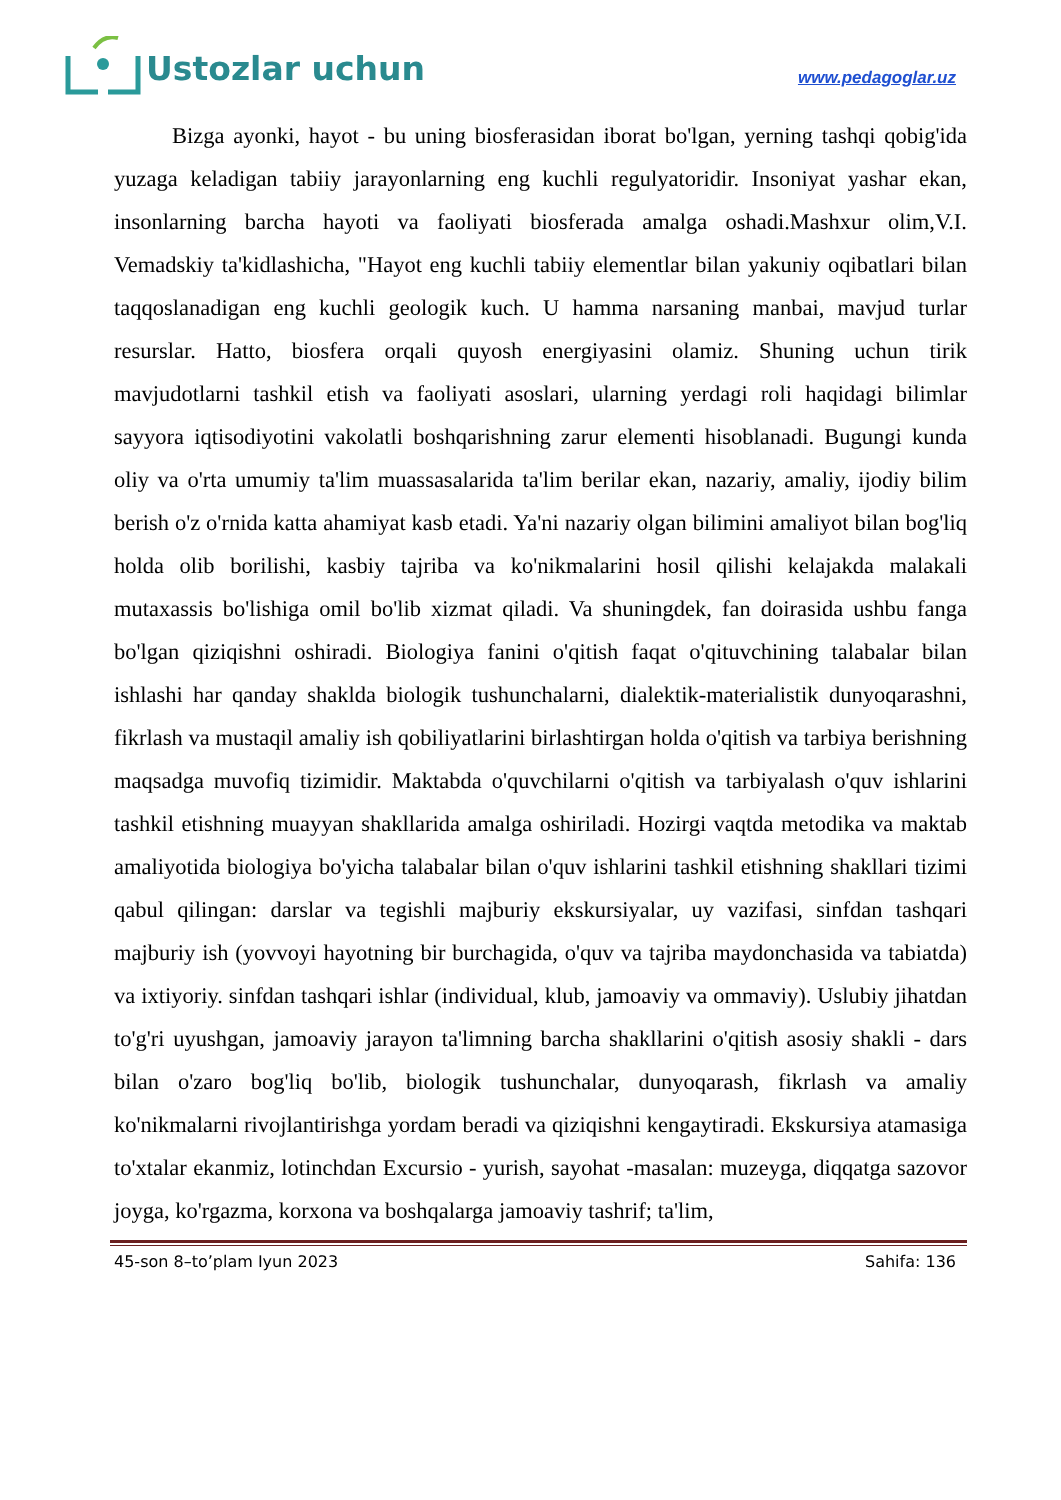Ustozlar uchun
www.pedagoglar.uz
Bizga ayonki, hayot - bu uning biosferasidan iborat bo'lgan, yerning tashqi qobig'ida yuzaga keladigan tabiiy jarayonlarning eng kuchli regulyatoridir. Insoniyat yashar ekan, insonlarning barcha hayoti va faoliyati biosferada amalga oshadi.Mashxur olim,V.I. Vemadskiy ta'kidlashicha, "Hayot eng kuchli tabiiy elementlar bilan yakuniy oqibatlari bilan taqqoslanadigan eng kuchli geologik kuch. U hamma narsaning manbai, mavjud turlar resurslar. Hatto, biosfera orqali quyosh energiyasini olamiz. Shuning uchun tirik mavjudotlarni tashkil etish va faoliyati asoslari, ularning yerdagi roli haqidagi bilimlar sayyora iqtisodiyotini vakolatli boshqarishning zarur elementi hisoblanadi. Bugungi kunda oliy va o'rta umumiy ta'lim muassasalarida ta'lim berilar ekan, nazariy, amaliy, ijodiy bilim berish o'z o'rnida katta ahamiyat kasb etadi. Ya'ni nazariy olgan bilimini amaliyot bilan bog'liq holda olib borilishi, kasbiy tajriba va ko'nikmalarini hosil qilishi kelajakda malakali mutaxassis bo'lishiga omil bo'lib xizmat qiladi. Va shuningdek, fan doirasida ushbu fanga bo'lgan qiziqishni oshiradi. Biologiya fanini o'qitish faqat o'qituvchining talabalar bilan ishlashi har qanday shaklda biologik tushunchalarni, dialektik-materialistik dunyoqarashni, fikrlash va mustaqil amaliy ish qobiliyatlarini birlashtirgan holda o'qitish va tarbiya berishning maqsadga muvofiq tizimidir. Maktabda o'quvchilarni o'qitish va tarbiyalash o'quv ishlarini tashkil etishning muayyan shakllarida amalga oshiriladi. Hozirgi vaqtda metodika va maktab amaliyotida biologiya bo'yicha talabalar bilan o'quv ishlarini tashkil etishning shakllari tizimi qabul qilingan: darslar va tegishli majburiy ekskursiyalar, uy vazifasi, sinfdan tashqari majburiy ish (yovvoyi hayotning bir burchagida, o'quv va tajriba maydonchasida va tabiatda) va ixtiyoriy. sinfdan tashqari ishlar (individual, klub, jamoaviy va ommaviy). Uslubiy jihatdan to'g'ri uyushgan, jamoaviy jarayon ta'limning barcha shakllarini o'qitish asosiy shakli - dars bilan o'zaro bog'liq bo'lib, biologik tushunchalar, dunyoqarash, fikrlash va amaliy ko'nikmalarni rivojlantirishga yordam beradi va qiziqishni kengaytiradi. Ekskursiya atamasiga to'xtalar ekanmiz, lotinchdan Excursio - yurish, sayohat -masalan: muzeyga, diqqatga sazovor joyga, ko'rgazma, korxona va boshqalarga jamoaviy tashrif; ta'lim,
45-son 8–to’plam Iyun 2023 Sahifa: 136